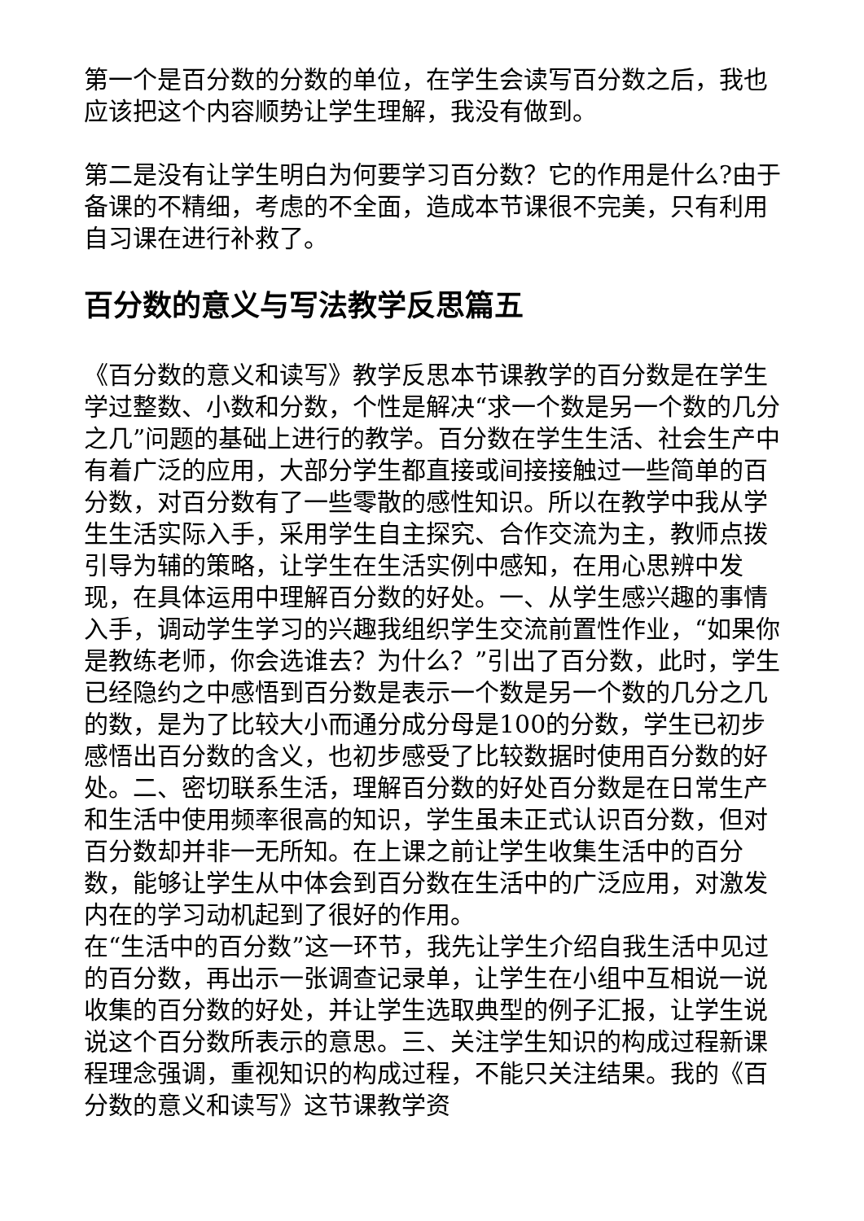第一个是百分数的分数的单位，在学生会读写百分数之后，我也应该把这个内容顺势让学生理解，我没有做到。
第二是没有让学生明白为何要学习百分数？它的作用是什么?由于备课的不精细，考虑的不全面，造成本节课很不完美，只有利用自习课在进行补救了。
百分数的意义与写法教学反思篇五
《百分数的意义和读写》教学反思本节课教学的百分数是在学生学过整数、小数和分数，个性是解决“求一个数是另一个数的几分之几”问题的基础上进行的教学。百分数在学生生活、社会生产中有着广泛的应用，大部分学生都直接或间接接触过一些简单的百分数，对百分数有了一些零散的感性知识。所以在教学中我从学生生活实际入手，采用学生自主探究、合作交流为主，教师点拨引导为辅的策略，让学生在生活实例中感知，在用心思辨中发现，在具体运用中理解百分数的好处。一、从学生感兴趣的事情入手，调动学生学习的兴趣我组织学生交流前置性作业，“如果你是教练老师，你会选谁去？为什么？”引出了百分数，此时，学生已经隐约之中感悟到百分数是表示一个数是另一个数的几分之几的数，是为了比较大小而通分成分母是100的分数，学生已初步感悟出百分数的含义，也初步感受了比较数据时使用百分数的好处。二、密切联系生活，理解百分数的好处百分数是在日常生产和生活中使用频率很高的知识，学生虽未正式认识百分数，但对百分数却并非一无所知。在上课之前让学生收集生活中的百分数，能够让学生从中体会到百分数在生活中的广泛应用，对激发内在的学习动机起到了很好的作用。
在“生活中的百分数”这一环节，我先让学生介绍自我生活中见过的百分数，再出示一张调查记录单，让学生在小组中互相说一说收集的百分数的好处，并让学生选取典型的例子汇报，让学生说说这个百分数所表示的意思。三、关注学生知识的构成过程新课程理念强调，重视知识的构成过程，不能只关注结果。我的《百分数的意义和读写》这节课教学资